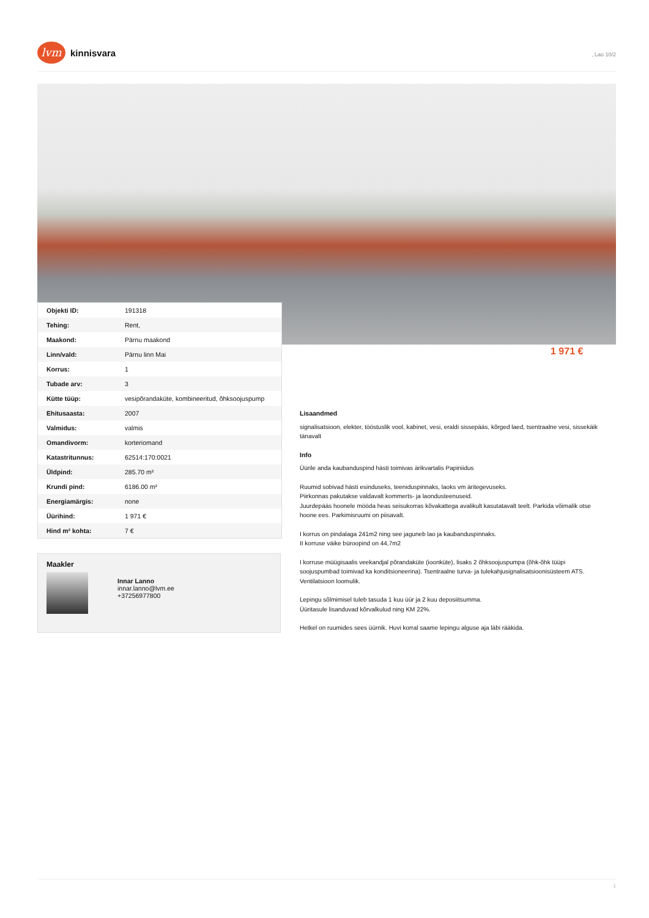lvm
kinnisvara
, Lao 10/2
| Objekti ID: | 191318 |
| Tehing: | Rent, |
| Maakond: | Pärnu maakond |
| Linn/vald: | Pärnu linn Mai |
| Korrus: | 1 |
| Tubade arv: | 3 |
| Kütte tüüp: | vesipõrandaküte, kombineeritud, õhksoojuspump |
| Ehitusaasta: | 2007 |
| Valmidus: | valmis |
| Omandivorm: | korteriomand |
| Katastritunnus: | 62514:170:0021 |
| Üldpind: | 285.70 m² |
| Krundi pind: | 6186.00 m² |
| Energiamärgis: | none |
| Üürihind: | 1 971 € |
| Hind m² kohta: | 7 € |
1 971 €
Maakler
Innar Lanno
innar.lanno@lvm.ee
+37256977800
Lisaandmed
signalisatsioon, elekter, tööstuslik vool, kabinet, vesi, eraldi sissepääs, kõrged laed, tsentraalne vesi, sissekäik tänavalt
Info
Üürile anda kaubanduspind hästi toimivas ärikvartalis Papiniidus
Ruumid sobivad hästi esinduseks, teeniduspinnaks, laoks vm äritegevuseks.
Piirkonnas pakutakse valdavalt kommerts- ja laondusteenuseid.
Juurdepääs hoonele mööda heas seisukorras kõvakattega avalikult kasutatavalt teelt. Parkida võimalik otse hoone ees. Parkimisruumi on piisavalt.
I korrus on pindalaga 241m2 ning see jaguneb lao ja kaubanduspinnaks.
II korruse väike büroopind on 44,7m2
I korruse müügisaalis veekandjal põrandaküte (ioonküte), lisaks 2 õhksoojuspumpa (õhk-õhk tüüpi soojuspumbad toimivad ka konditsioneerina). Tsentraalne turva- ja tulekahjusignalisatsioonisüsteem ATS. Ventilatsioon loomulik.
Lepingu sõlmimisel tuleb tasuda 1 kuu üür ja 2 kuu deposiitsumma.
Üüritasule lisanduvad kõrvalkulud ning KM 22%.
Hetkel on ruumides sees üürnik. Huvi korral saame lepingu alguse aja läbi rääkida.
1